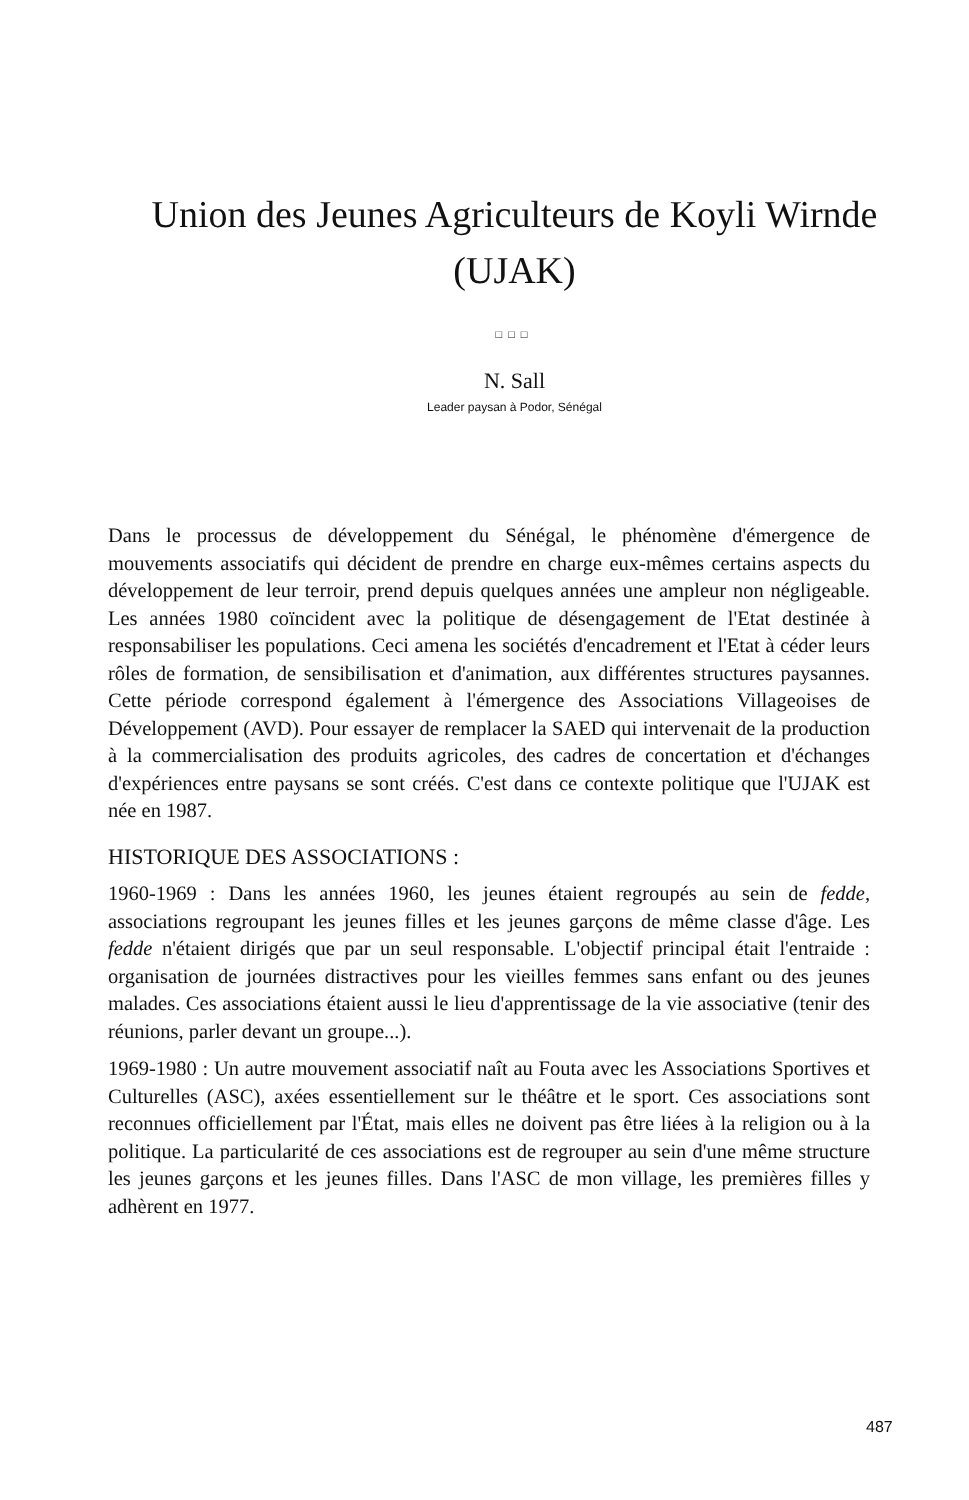Union des Jeunes Agriculteurs de Koyli Wirnde (UJAK)
□□□
N. Sall
Leader paysan à Podor, Sénégal
Dans le processus de développement du Sénégal, le phénomène d'émergence de mouvements associatifs qui décident de prendre en charge eux-mêmes certains aspects du développement de leur terroir, prend depuis quelques années une ampleur non négligeable. Les années 1980 coïncident avec la politique de désengagement de l'Etat destinée à responsabiliser les populations. Ceci amena les sociétés d'encadrement et l'Etat à céder leurs rôles de formation, de sensibilisation et d'animation, aux différentes structures paysannes. Cette période correspond également à l'émergence des Associations Villageoises de Développement (AVD). Pour essayer de remplacer la SAED qui intervenait de la production à la commercialisation des produits agricoles, des cadres de concertation et d'échanges d'expériences entre paysans se sont créés. C'est dans ce contexte politique que l'UJAK est née en 1987.
HISTORIQUE DES ASSOCIATIONS :
1960-1969 : Dans les années 1960, les jeunes étaient regroupés au sein de fedde, associations regroupant les jeunes filles et les jeunes garçons de même classe d'âge. Les fedde n'étaient dirigés que par un seul responsable. L'objectif principal était l'entraide : organisation de journées distractives pour les vieilles femmes sans enfant ou des jeunes malades. Ces associations étaient aussi le lieu d'apprentissage de la vie associative (tenir des réunions, parler devant un groupe...).
1969-1980 : Un autre mouvement associatif naît au Fouta avec les Associations Sportives et Culturelles (ASC), axées essentiellement sur le théâtre et le sport. Ces associations sont reconnues officiellement par l'État, mais elles ne doivent pas être liées à la religion ou à la politique. La particularité de ces associations est de regrouper au sein d'une même structure les jeunes garçons et les jeunes filles. Dans l'ASC de mon village, les premières filles y adhèrent en 1977.
487